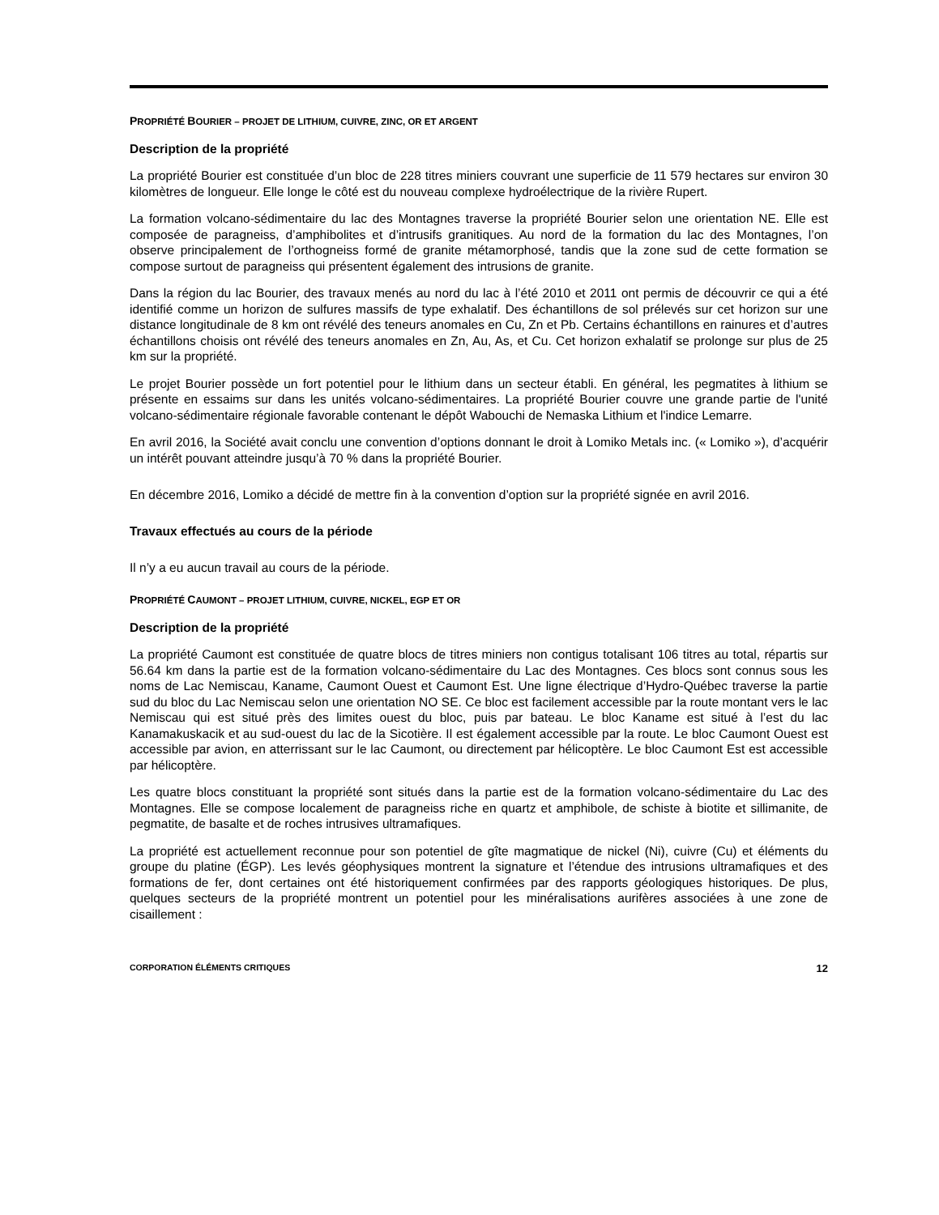PROPRIÉTÉ BOURIER – PROJET DE LITHIUM, CUIVRE, ZINC, OR ET ARGENT
Description de la propriété
La propriété Bourier est constituée d’un bloc de 228 titres miniers couvrant une superficie de 11 579 hectares sur environ 30 kilomètres de longueur. Elle longe le côté est du nouveau complexe hydroélectrique de la rivière Rupert.
La formation volcano-sédimentaire du lac des Montagnes traverse la propriété Bourier selon une orientation NE. Elle est composée de paragneiss, d’amphibolites et d’intrusifs granitiques. Au nord de la formation du lac des Montagnes, l’on observe principalement de l’orthogneiss formé de granite métamorphosé, tandis que la zone sud de cette formation se compose surtout de paragneiss qui présentent également des intrusions de granite.
Dans la région du lac Bourier, des travaux menés au nord du lac à l’été 2010 et 2011 ont permis de découvrir ce qui a été identifié comme un horizon de sulfures massifs de type exhalatif. Des échantillons de sol prélevés sur cet horizon sur une distance longitudinale de 8 km ont révélé des teneurs anomales en Cu, Zn et Pb. Certains échantillons en rainures et d’autres échantillons choisis ont révélé des teneurs anomales en Zn, Au, As, et Cu. Cet horizon exhalatif se prolonge sur plus de 25 km sur la propriété.
Le projet Bourier possède un fort potentiel pour le lithium dans un secteur établi. En général, les pegmatites à lithium se présente en essaims sur dans les unités volcano-sédimentaires. La propriété Bourier couvre une grande partie de l'unité volcano-sédimentaire régionale favorable contenant le dépôt Wabouchi de Nemaska Lithium et l'indice Lemarre.
En avril 2016, la Société avait conclu une convention d’options donnant le droit à Lomiko Metals inc. (« Lomiko »), d’acquérir un intérêt pouvant atteindre jusqu’à 70 % dans la propriété Bourier.
En décembre 2016, Lomiko a décidé de mettre fin à la convention d’option sur la propriété signée en avril 2016.
Travaux effectués au cours de la période
Il n’y a eu aucun travail au cours de la période.
PROPRIÉTÉ CAUMONT – PROJET LITHIUM, CUIVRE, NICKEL, EGP ET OR
Description de la propriété
La propriété Caumont est constituée de quatre blocs de titres miniers non contigus totalisant 106 titres au total, répartis sur 56.64 km dans la partie est de la formation volcano-sédimentaire du Lac des Montagnes. Ces blocs sont connus sous les noms de Lac Nemiscau, Kaname, Caumont Ouest et Caumont Est. Une ligne électrique d’Hydro-Québec traverse la partie sud du bloc du Lac Nemiscau selon une orientation NO SE. Ce bloc est facilement accessible par la route montant vers le lac Nemiscau qui est situé près des limites ouest du bloc, puis par bateau. Le bloc Kaname est situé à l’est du lac Kanamakuskacik et au sud-ouest du lac de la Sicotière. Il est également accessible par la route. Le bloc Caumont Ouest est accessible par avion, en atterrissant sur le lac Caumont, ou directement par hélicoptère. Le bloc Caumont Est est accessible par hélicoptère.
Les quatre blocs constituant la propriété sont situés dans la partie est de la formation volcano-sédimentaire du Lac des Montagnes. Elle se compose localement de paragneiss riche en quartz et amphibole, de schiste à biotite et sillimanite, de pegmatite, de basalte et de roches intrusives ultramafiques.
La propriété est actuellement reconnue pour son potentiel de gîte magmatique de nickel (Ni), cuivre (Cu) et éléments du groupe du platine (ÉGP). Les levés géophysiques montrent la signature et l’étendue des intrusions ultramafiques et des formations de fer, dont certaines ont été historiquement confirmées par des rapports géologiques historiques. De plus, quelques secteurs de la propriété montrent un potentiel pour les minéralisations aurifères associées à une zone de cisaillement :
CORPORATION ÉLÉMENTS CRITIQUES 12